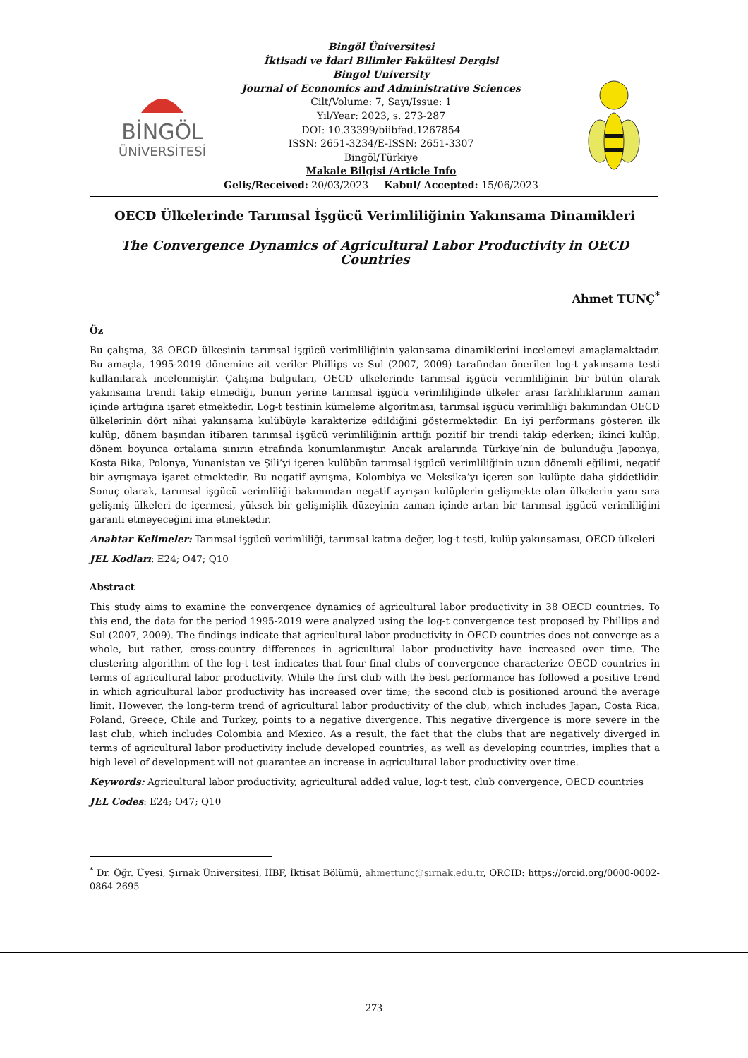BİNGÖL
ÜNİVERSİTESİ
Bingöl Üniversitesi
İktisadi ve İdari Bilimler Fakültesi Dergisi
Bingol University
Journal of Economics and Administrative Sciences
Cilt/Volume: 7, Sayı/Issue: 1
Yıl/Year: 2023, s. 273-287
DOI: 10.33399/biibfad.1267854
ISSN: 2651-3234/E-ISSN: 2651-3307
Bingöl/Türkiye
Makale Bilgisi /Article Info
Geliş/Received: 20/03/2023 Kabul/ Accepted: 15/06/2023
OECD Ülkelerinde Tarımsal İşgücü Verimliliğinin Yakınsama Dinamikleri
The Convergence Dynamics of Agricultural Labor Productivity in OECD Countries
Ahmet TUNÇ<sup>*</sup>
Öz
Bu çalışma, 38 OECD ülkesinin tarımsal işgücü verimliliğinin yakınsama dinamiklerini incelemeyi amaçlamaktadır. Bu amaçla, 1995-2019 dönemine ait veriler Phillips ve Sul (2007, 2009) tarafından önerilen log-t yakınsama testi kullanılarak incelenmiştir. Çalışma bulguları, OECD ülkelerinde tarımsal işgücü verimliliğinin bir bütün olarak yakınsama trendi takip etmediği, bunun yerine tarımsal işgücü verimliliğinde ülkeler arası farklılıklarının zaman içinde arttığına işaret etmektedir. Log-t testinin kümeleme algoritması, tarımsal işgücü verimliliği bakımından OECD ülkelerinin dört nihai yakınsama kulübüyle karakterize edildiğini göstermektedir. En iyi performans gösteren ilk kulüp, dönem başından itibaren tarımsal işgücü verimliliğinin arttığı pozitif bir trendi takip ederken; ikinci kulüp, dönem boyunca ortalama sınırın etrafında konumlanmıştır. Ancak aralarında Türkiye’nin de bulunduğu Japonya, Kosta Rika, Polonya, Yunanistan ve Şili’yi içeren kulübün tarımsal işgücü verimliliğinin uzun dönemli eğilimi, negatif bir ayrışmaya işaret etmektedir. Bu negatif ayrışma, Kolombiya ve Meksika’yı içeren son kulüpte daha şiddetlidir. Sonuç olarak, tarımsal işgücü verimliliği bakımından negatif ayrışan kulüplerin gelişmekte olan ülkelerin yanı sıra gelişmiş ülkeleri de içermesi, yüksek bir gelişmişlik düzeyinin zaman içinde artan bir tarımsal işgücü verimliliğini garanti etmeyeceğini ima etmektedir.
Anahtar Kelimeler: Tarımsal işgücü verimliliği, tarımsal katma değer, log-t testi, kulüp yakınsaması, OECD ülkeleri
JEL Kodları: E24; O47; Q10
Abstract
This study aims to examine the convergence dynamics of agricultural labor productivity in 38 OECD countries. To this end, the data for the period 1995-2019 were analyzed using the log-t convergence test proposed by Phillips and Sul (2007, 2009). The findings indicate that agricultural labor productivity in OECD countries does not converge as a whole, but rather, cross-country differences in agricultural labor productivity have increased over time. The clustering algorithm of the log-t test indicates that four final clubs of convergence characterize OECD countries in terms of agricultural labor productivity. While the first club with the best performance has followed a positive trend in which agricultural labor productivity has increased over time; the second club is positioned around the average limit. However, the long-term trend of agricultural labor productivity of the club, which includes Japan, Costa Rica, Poland, Greece, Chile and Turkey, points to a negative divergence. This negative divergence is more severe in the last club, which includes Colombia and Mexico. As a result, the fact that the clubs that are negatively diverged in terms of agricultural labor productivity include developed countries, as well as developing countries, implies that a high level of development will not guarantee an increase in agricultural labor productivity over time.
Keywords: Agricultural labor productivity, agricultural added value, log-t test, club convergence, OECD countries
JEL Codes: E24; O47; Q10
<sup>*</sup> Dr. Öğr. Üyesi, Şırnak Üniversitesi, İİBF, İktisat Bölümü, ahmettunc@sirnak.edu.tr, ORCID: https://orcid.org/0000-0002-0864-2695
273